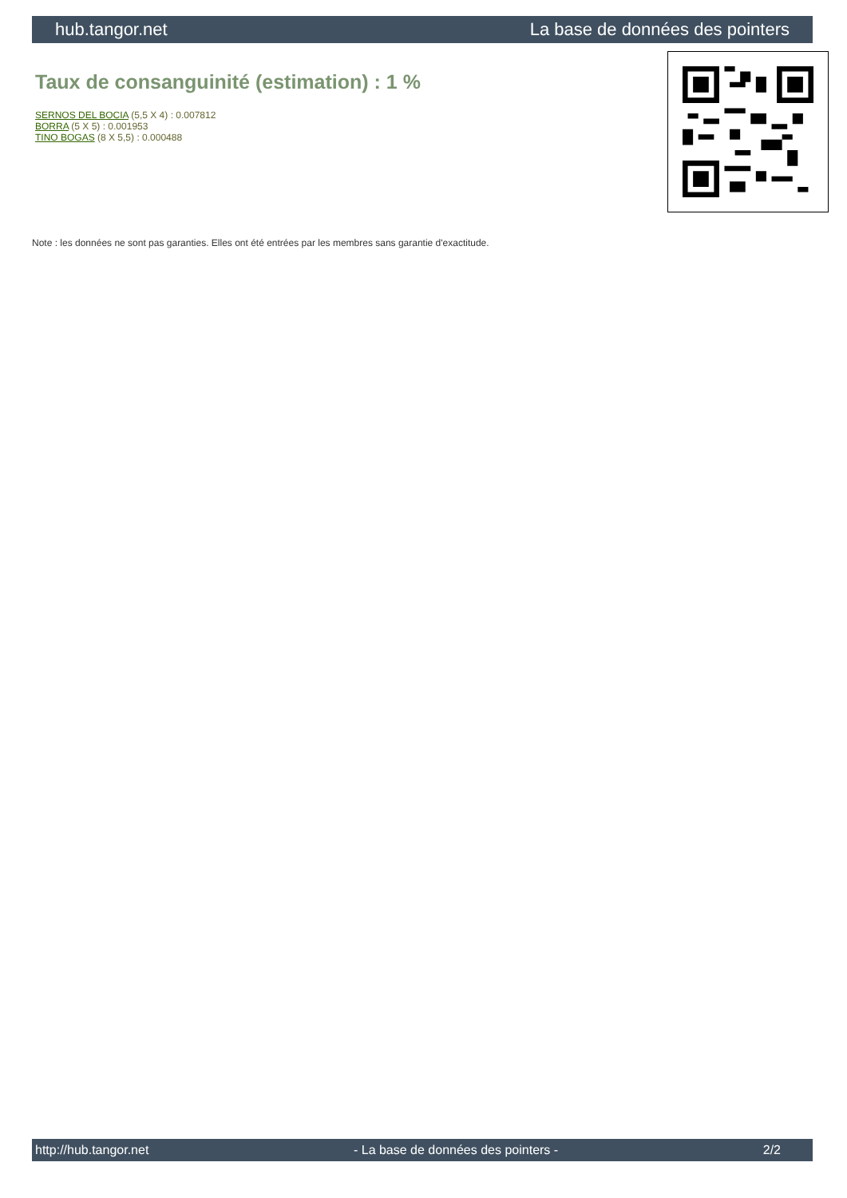hub.tangor.net La base de données des pointers
Taux de consanguinité (estimation) : 1 %
SERNOS DEL BOCIA (5,5 X 4) : 0.007812
BORRA (5 X 5) : 0.001953
TINO BOGAS (8 X 5,5) : 0.000488
Note : les données ne sont pas garanties. Elles ont été entrées par les membres sans garantie d'exactitude.
http://hub.tangor.net - La base de données des pointers - 2/2